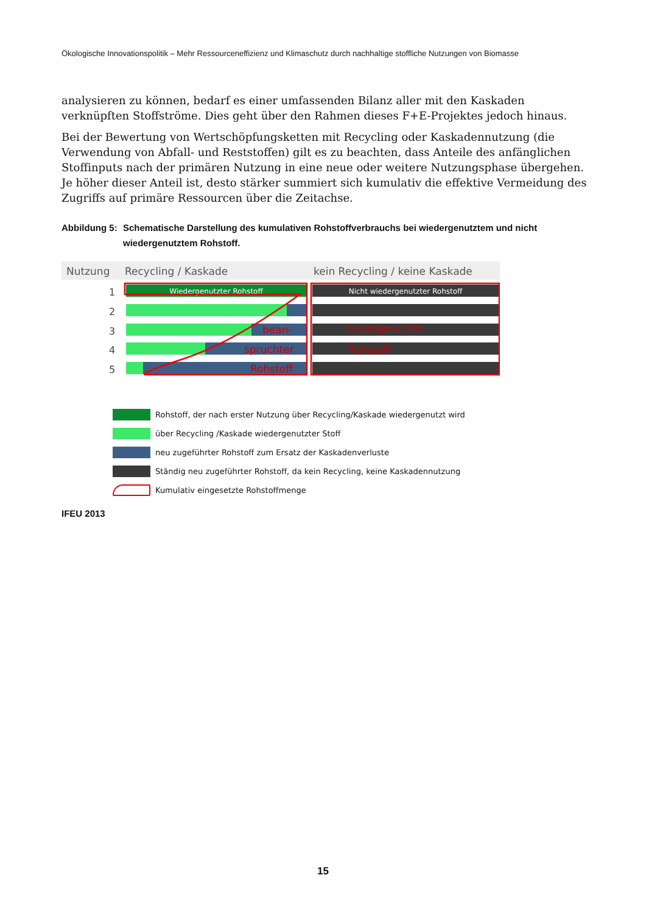Ökologische Innovationspolitik – Mehr Ressourceneffizienz und Klimaschutz durch nachhaltige stoffliche Nutzungen von Biomasse
analysieren zu können, bedarf es einer umfassenden Bilanz aller mit den Kaskaden verknüpften Stoffströme. Dies geht über den Rahmen dieses F+E-Projektes jedoch hinaus.
Bei der Bewertung von Wertschöpfungsketten mit Recycling oder Kaskadennutzung (die Verwendung von Abfall- und Reststoffen) gilt es zu beachten, dass Anteile des anfänglichen Stoffinputs nach der primären Nutzung in eine neue oder weitere Nutzungsphase übergehen. Je höher dieser Anteil ist, desto stärker summiert sich kumulativ die effektive Vermeidung des Zugriffs auf primäre Ressourcen über die Zeitachse.
Abbildung 5: Schematische Darstellung des kumulativen Rohstoffverbrauchs bei wiedergenutztem und nicht wiedergenutztem Rohstoff.
Nutzung
Recycling / Kaskade
kein Recycling / keine Kaskade
1
2
3
4
5
Wiedergenutzter Rohstoff
bean-
spruchter
Rohstoff
Nicht wiedergenutzter Rohstoff
beanspruchter
Rohstoff
Rohstoff, der nach erster Nutzung über Recycling/Kaskade wiedergenutzt wird
über Recycling /Kaskade wiedergenutzter Stoff
neu zugeführter Rohstoff zum Ersatz der Kaskadenverluste
Ständig neu zugeführter Rohstoff, da kein Recycling, keine Kaskadennutzung
Kumulativ eingesetzte Rohstoffmenge
IFEU 2013
15